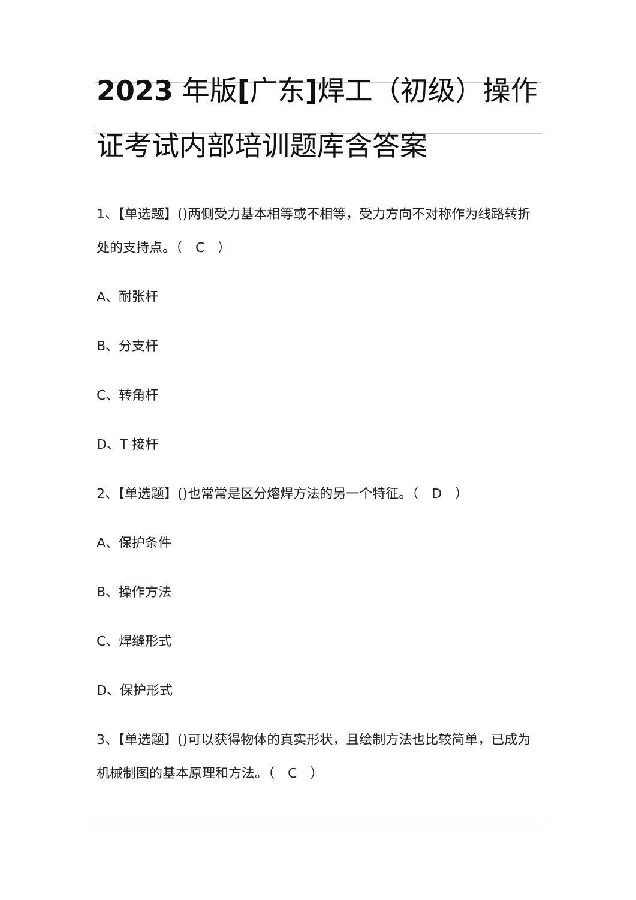2023 年版[广东] 焊工（初级）操作证考试内部培训题库含答案
1、【单选题】()两侧受力基本相等或不相等，受力方向不对称作为线路转折处的支持点。（　C　）
A、耐张杆
B、分支杆
C、转角杆
D、T 接杆
2、【单选题】()也常常是区分熔焊方法的另一个特征。（　D　）
A、保护条件
B、操作方法
C、焊缝形式
D、保护形式
3、【单选题】()可以获得物体的真实形状，且绘制方法也比较简单，已成为机械制图的基本原理和方法。（　C　）